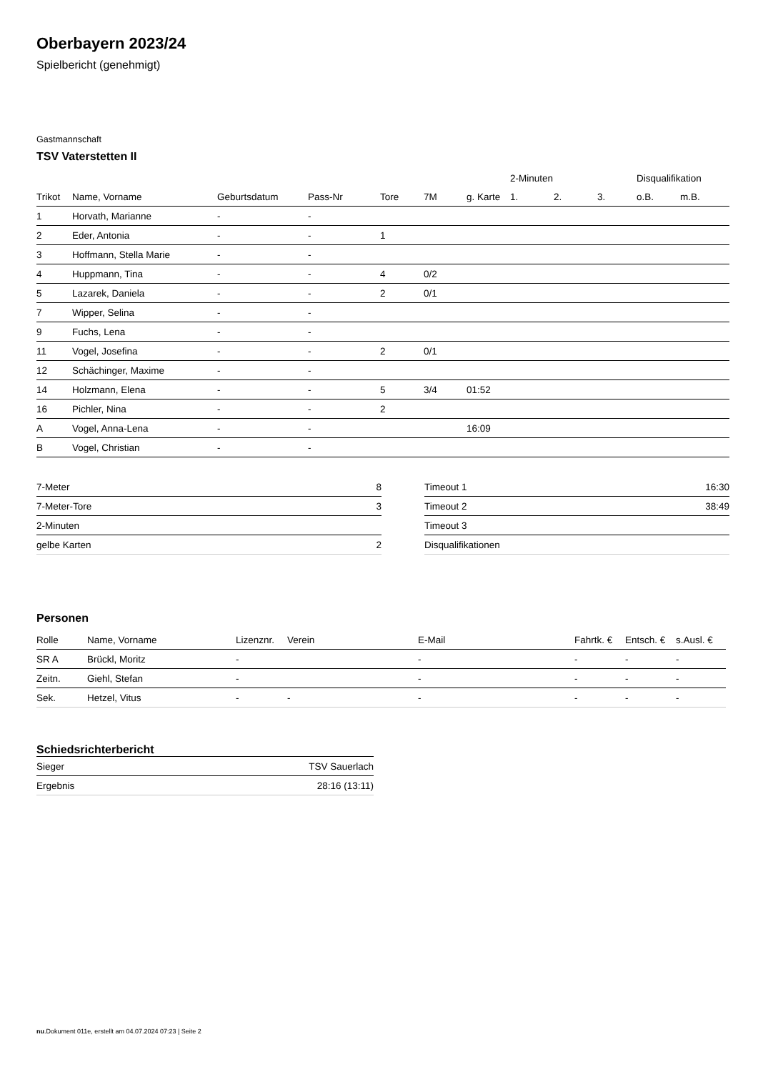Oberbayern 2023/24
Spielbericht (genehmigt)
Gastmannschaft
TSV Vaterstetten II
| | | | | | | | 2-Minuten | | | Disqualifikation | |
| --- | --- | --- | --- | --- | --- | --- | --- | --- | --- | --- | --- |
| Trikot | Name, Vorname | Geburtsdatum | Pass-Nr | Tore | 7M | g. Karte | 1. | 2. | 3. | o.B. | m.B. |
| 1 | Horvath, Marianne | - | - | | | | | | | | |
| 2 | Eder, Antonia | - | - | 1 | | | | | | | |
| 3 | Hoffmann, Stella Marie | - | - | | | | | | | | |
| 4 | Huppmann, Tina | - | - | 4 | 0/2 | | | | | | |
| 5 | Lazarek, Daniela | - | - | 2 | 0/1 | | | | | | |
| 7 | Wipper, Selina | - | - | | | | | | | | |
| 9 | Fuchs, Lena | - | - | | | | | | | | |
| 11 | Vogel, Josefina | - | - | 2 | 0/1 | | | | | | |
| 12 | Schächinger, Maxime | - | - | | | | | | | | |
| 14 | Holzmann, Elena | - | - | 5 | 3/4 | 01:52 | | | | | |
| 16 | Pichler, Nina | - | - | 2 | | | | | | | |
| A | Vogel, Anna-Lena | - | - | | | 16:09 | | | | | |
| B | Vogel, Christian | - | - | | | | | | | | |
| 7-Meter | 8 |
| 7-Meter-Tore | 3 |
| 2-Minuten | |
| gelbe Karten | 2 |
| Timeout 1 | 16:30 |
| Timeout 2 | 38:49 |
| Timeout 3 | |
| Disqualifikationen | |
Personen
| Rolle | Name, Vorname | Lizenznr. | Verein | E-Mail | Fahrtk. € | Entsch. € | s.Ausl. € |
| --- | --- | --- | --- | --- | --- | --- | --- |
| SR A | Brückl, Moritz | - | | - | - | - | - |
| Zeitn. | Giehl, Stefan | - | | - | - | - | - |
| Sek. | Hetzel, Vitus | - | - | - | - | - | - |
Schiedsrichterbericht
| Sieger | TSV Sauerlach |
| Ergebnis | 28:16 (13:11) |
nu.Dokument 011e, erstellt am 04.07.2024 07:23 | Seite 2